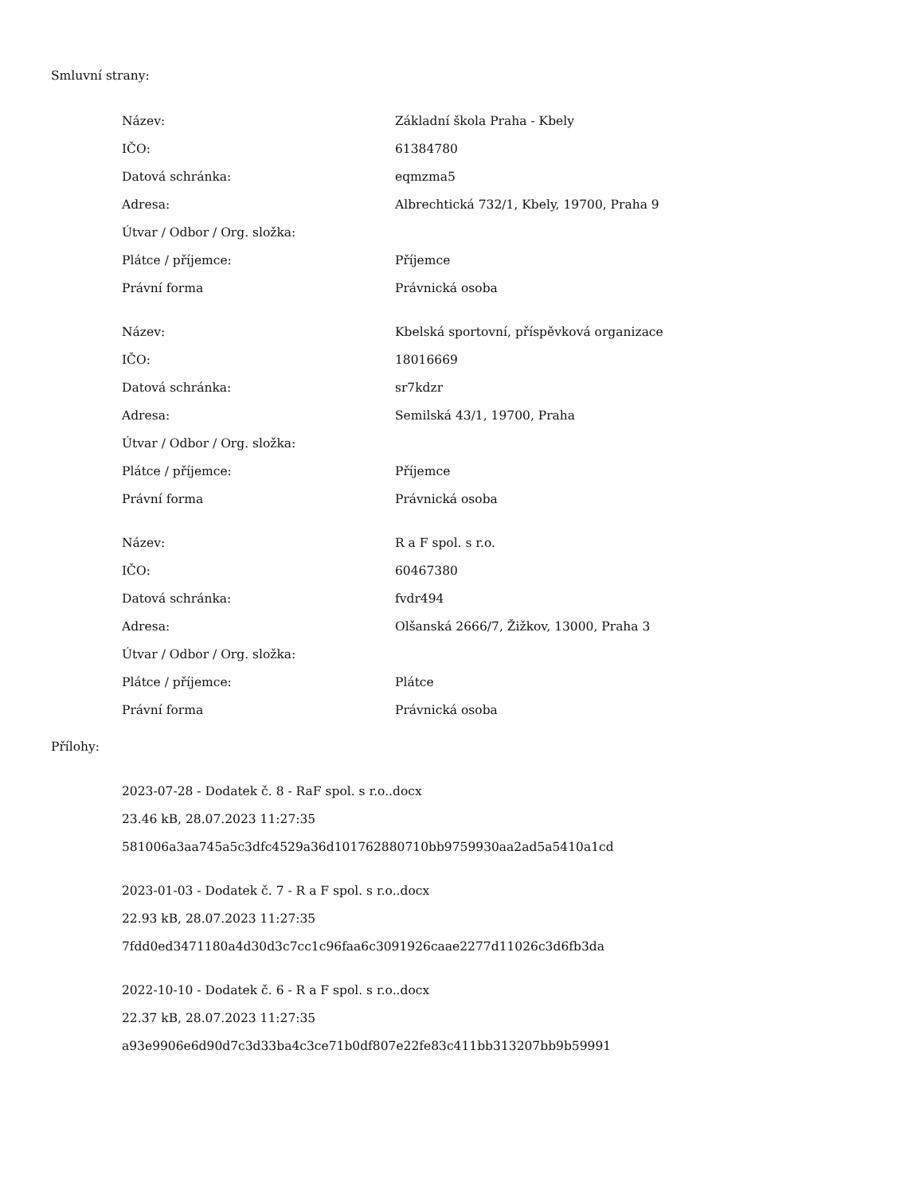Smluvní strany:
| Název: | Základní škola Praha - Kbely |
| IČO: | 61384780 |
| Datová schránka: | eqmzma5 |
| Adresa: | Albrechtická 732/1, Kbely, 19700, Praha 9 |
| Útvar / Odbor / Org. složka: | |
| Plátce / příjemce: | Příjemce |
| Právní forma | Právnická osoba |
| Název: | Kbelská sportovní, příspěvková organizace |
| IČO: | 18016669 |
| Datová schránka: | sr7kdzr |
| Adresa: | Semilská 43/1, 19700, Praha |
| Útvar / Odbor / Org. složka: | |
| Plátce / příjemce: | Příjemce |
| Právní forma | Právnická osoba |
| Název: | R a F spol. s r.o. |
| IČO: | 60467380 |
| Datová schránka: | fvdr494 |
| Adresa: | Olšanská 2666/7, Žižkov, 13000, Praha 3 |
| Útvar / Odbor / Org. složka: | |
| Plátce / příjemce: | Plátce |
| Právní forma | Právnická osoba |
Přílohy:
2023-07-28 - Dodatek č. 8 - RaF spol. s r.o..docx
23.46 kB, 28.07.2023 11:27:35
581006a3aa745a5c3dfc4529a36d101762880710bb9759930aa2ad5a5410a1cd
2023-01-03 - Dodatek č. 7 - R a F spol. s r.o..docx
22.93 kB, 28.07.2023 11:27:35
7fdd0ed3471180a4d30d3c7cc1c96faa6c3091926caae2277d11026c3d6fb3da
2022-10-10 - Dodatek č. 6 - R a F spol. s r.o..docx
22.37 kB, 28.07.2023 11:27:35
a93e9906e6d90d7c3d33ba4c3ce71b0df807e22fe83c411bb313207bb9b59991